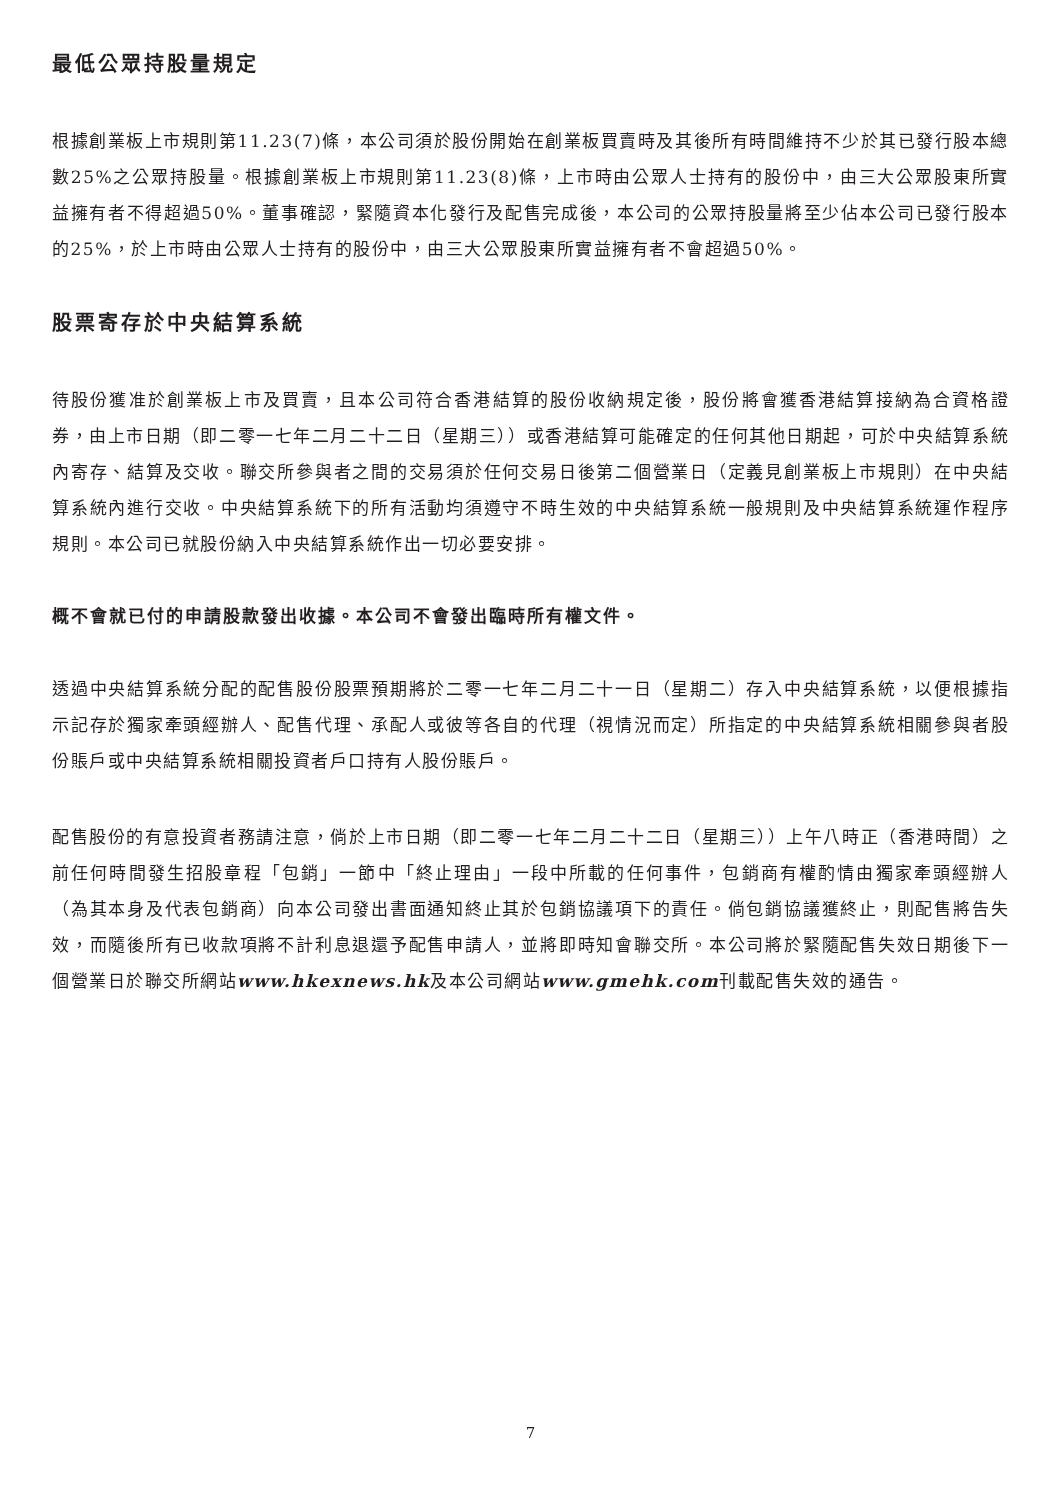最低公眾持股量規定
根據創業板上市規則第11.23(7)條，本公司須於股份開始在創業板買賣時及其後所有時間維持不少於其已發行股本總數25%之公眾持股量。根據創業板上市規則第11.23(8)條，上市時由公眾人士持有的股份中，由三大公眾股東所實益擁有者不得超過50%。董事確認，緊隨資本化發行及配售完成後，本公司的公眾持股量將至少佔本公司已發行股本的25%，於上市時由公眾人士持有的股份中，由三大公眾股東所實益擁有者不會超過50%。
股票寄存於中央結算系統
待股份獲准於創業板上市及買賣，且本公司符合香港結算的股份收納規定後，股份將會獲香港結算接納為合資格證券，由上市日期（即二零一七年二月二十二日（星期三））或香港結算可能確定的任何其他日期起，可於中央結算系統內寄存、結算及交收。聯交所參與者之間的交易須於任何交易日後第二個營業日（定義見創業板上市規則）在中央結算系統內進行交收。中央結算系統下的所有活動均須遵守不時生效的中央結算系統一般規則及中央結算系統運作程序規則。本公司已就股份納入中央結算系統作出一切必要安排。
概不會就已付的申請股款發出收據。本公司不會發出臨時所有權文件。
透過中央結算系統分配的配售股份股票預期將於二零一七年二月二十一日（星期二）存入中央結算系統，以便根據指示記存於獨家牽頭經辦人、配售代理、承配人或彼等各自的代理（視情況而定）所指定的中央結算系統相關參與者股份賬戶或中央結算系統相關投資者戶口持有人股份賬戶。
配售股份的有意投資者務請注意，倘於上市日期（即二零一七年二月二十二日（星期三））上午八時正（香港時間）之前任何時間發生招股章程「包銷」一節中「終止理由」一段中所載的任何事件，包銷商有權酌情由獨家牽頭經辦人（為其本身及代表包銷商）向本公司發出書面通知終止其於包銷協議項下的責任。倘包銷協議獲終止，則配售將告失效，而隨後所有已收款項將不計利息退還予配售申請人，並將即時知會聯交所。本公司將於緊隨配售失效日期後下一個營業日於聯交所網站www.hkexnews.hk及本公司網站www.gmehk.com刊載配售失效的通告。
7